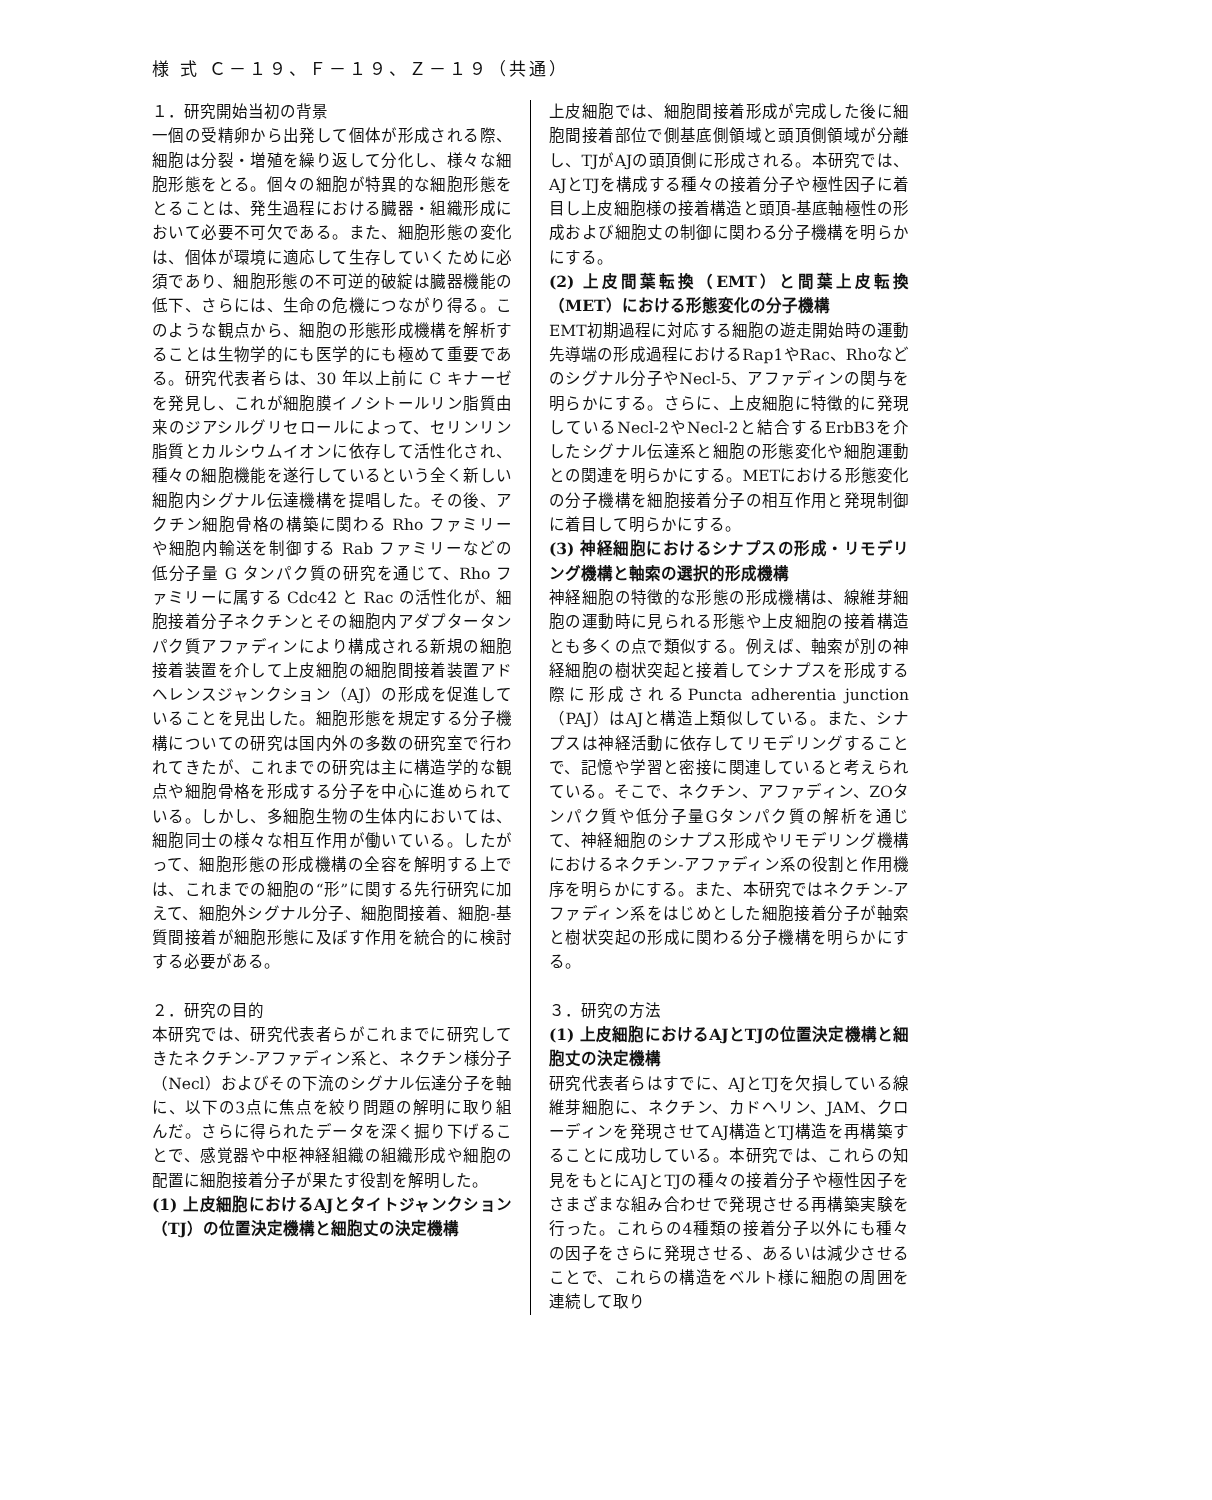様 式 Ｃ－１９、Ｆ－１９、Ｚ－１９（共通）
１．研究開始当初の背景
一個の受精卵から出発して個体が形成される際、細胞は分裂・増殖を繰り返して分化し、様々な細胞形態をとる。個々の細胞が特異的な細胞形態をとることは、発生過程における臓器・組織形成において必要不可欠である。また、細胞形態の変化は、個体が環境に適応して生存していくために必須であり、細胞形態の不可逆的破綻は臓器機能の低下、さらには、生命の危機につながり得る。このような観点から、細胞の形態形成機構を解析することは生物学的にも医学的にも極めて重要である。研究代表者らは、30 年以上前に C キナーゼを発見し、これが細胞膜イノシトールリン脂質由来のジアシルグリセロールによって、セリンリン脂質とカルシウムイオンに依存して活性化され、種々の細胞機能を遂行しているという全く新しい細胞内シグナル伝達機構を提唱した。その後、アクチン細胞骨格の構築に関わる Rho ファミリーや細胞内輸送を制御する Rab ファミリーなどの低分子量 G タンパク質の研究を通じて、Rho ファミリーに属する Cdc42 と Rac の活性化が、細胞接着分子ネクチンとその細胞内アダプタータンパク質アファディンにより構成される新規の細胞接着装置を介して上皮細胞の細胞間接着装置アドヘレンスジャンクション（AJ）の形成を促進していることを見出した。細胞形態を規定する分子機構についての研究は国内外の多数の研究室で行われてきたが、これまでの研究は主に構造学的な観点や細胞骨格を形成する分子を中心に進められている。しかし、多細胞生物の生体内においては、細胞同士の様々な相互作用が働いている。したがって、細胞形態の形成機構の全容を解明する上では、これまでの細胞の“形”に関する先行研究に加えて、細胞外シグナル分子、細胞間接着、細胞-基質間接着が細胞形態に及ぼす作用を統合的に検討する必要がある。
２．研究の目的
本研究では、研究代表者らがこれまでに研究してきたネクチン-アファディン系と、ネクチン様分子（Necl）およびその下流のシグナル伝達分子を軸に、以下の3点に焦点を絞り問題の解明に取り組んだ。さらに得られたデータを深く掘り下げることで、感覚器や中枢神経組織の組織形成や細胞の配置に細胞接着分子が果たす役割を解明した。
(1) 上皮細胞におけるAJとタイトジャンクション（TJ）の位置決定機構と細胞丈の決定機構
上皮細胞では、細胞間接着形成が完成した後に細胞間接着部位で側基底側領域と頭頂側領域が分離し、TJがAJの頭頂側に形成される。本研究では、AJとTJを構成する種々の接着分子や極性因子に着目し上皮細胞様の接着構造と頭頂-基底軸極性の形成および細胞丈の制御に関わる分子機構を明らかにする。
(2) 上皮間葉転換（EMT）と間葉上皮転換（MET）における形態変化の分子機構
EMT初期過程に対応する細胞の遊走開始時の運動先導端の形成過程におけるRap1やRac、Rhoなどのシグナル分子やNecl-5、アファディンの関与を明らかにする。さらに、上皮細胞に特徴的に発現しているNecl-2やNecl-2と結合するErbB3を介したシグナル伝達系と細胞の形態変化や細胞運動との関連を明らかにする。METにおける形態変化の分子機構を細胞接着分子の相互作用と発現制御に着目して明らかにする。
(3) 神経細胞におけるシナプスの形成・リモデリング機構と軸索の選択的形成機構
神経細胞の特徴的な形態の形成機構は、線維芽細胞の運動時に見られる形態や上皮細胞の接着構造とも多くの点で類似する。例えば、軸索が別の神経細胞の樹状突起と接着してシナプスを形成する際に形成されるPuncta adherentia junction （PAJ）はAJと構造上類似している。また、シナプスは神経活動に依存してリモデリングすることで、記憶や学習と密接に関連していると考えられている。そこで、ネクチン、アファディン、ZOタンパク質や低分子量Gタンパク質の解析を通じて、神経細胞のシナプス形成やリモデリング機構におけるネクチン-アファディン系の役割と作用機序を明らかにする。また、本研究ではネクチン-アファディン系をはじめとした細胞接着分子が軸索と樹状突起の形成に関わる分子機構を明らかにする。
３．研究の方法
(1) 上皮細胞におけるAJとTJの位置決定機構と細胞丈の決定機構
研究代表者らはすでに、AJとTJを欠損している線維芽細胞に、ネクチン、カドヘリン、JAM、クローディンを発現させてAJ構造とTJ構造を再構築することに成功している。本研究では、これらの知見をもとにAJとTJの種々の接着分子や極性因子をさまざまな組み合わせで発現させる再構築実験を行った。これらの4種類の接着分子以外にも種々の因子をさらに発現させる、あるいは減少させることで、これらの構造をベルト様に細胞の周囲を連続して取り